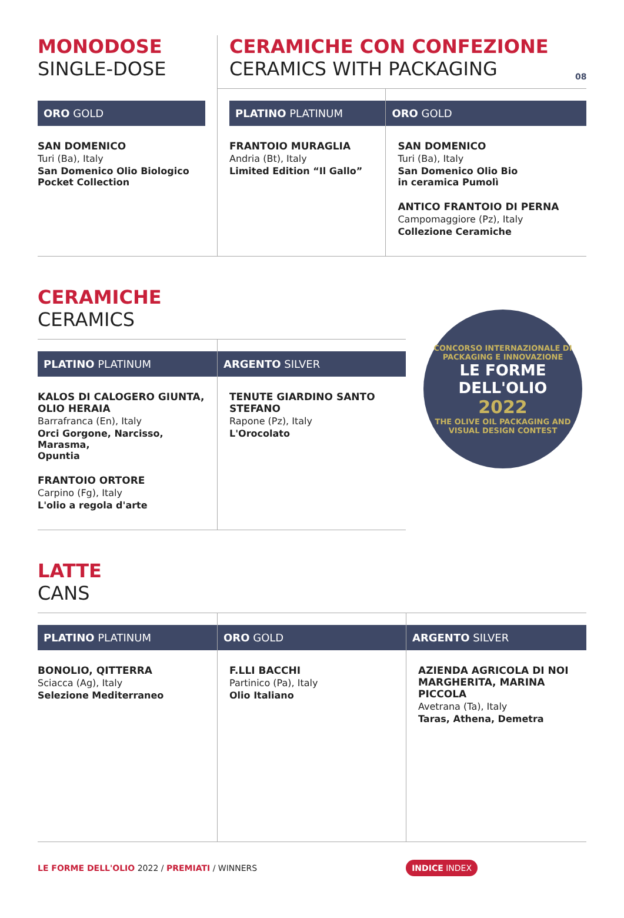08
| MONODOSE SINGLE-DOSE | CERAMICHE CON CONFEZIONE CERAMICS WITH PACKAGING | |
| ORO GOLD SAN DOMENICO Turi (Ba), Italy San Domenico Olio Biologico Pocket Collection | PLATINO PLATINUM FRANTOIO MURAGLIA Andria (Bt), Italy Limited Edition “Il Gallo” | ORO GOLD SAN DOMENICO Turi (Ba), Italy San Domenico Olio Bio in ceramica Pumolì ANTICO FRANTOIO DI PERNA Campomaggiore (Pz), Italy Collezione Ceramiche |
CERAMICHE
CERAMICS
| PLATINO PLATINUM KALOS DI CALOGERO GIUNTA, OLIO HERAIA Barrafranca (En), Italy Orci Gorgone, Narcisso, Marasma, Opuntia FRANTOIO ORTORE Carpino (Fg), Italy L'olio a regola d'arte | ARGENTO SILVER TENUTE GIARDINO SANTO STEFANO Rapone (Pz), Italy L'Orocolato |
CONCORSO INTERNAZIONALE DI PACKAGING E INNOVAZIONE
LE FORME DELL'OLIO
2022
THE OLIVE OIL PACKAGING AND VISUAL DESIGN CONTEST
LATTE
CANS
| PLATINO PLATINUM BONOLIO, QITTERRA Sciacca (Ag), Italy Selezione Mediterraneo | ORO GOLD F.LLI BACCHI Partinico (Pa), Italy Olio Italiano | ARGENTO SILVER AZIENDA AGRICOLA DI NOI MARGHERITA, MARINA PICCOLA Avetrana (Ta), Italy Taras, Athena, Demetra |
LE FORME DELL'OLIO 2022 / PREMIATI / WINNERS INDICE INDEX